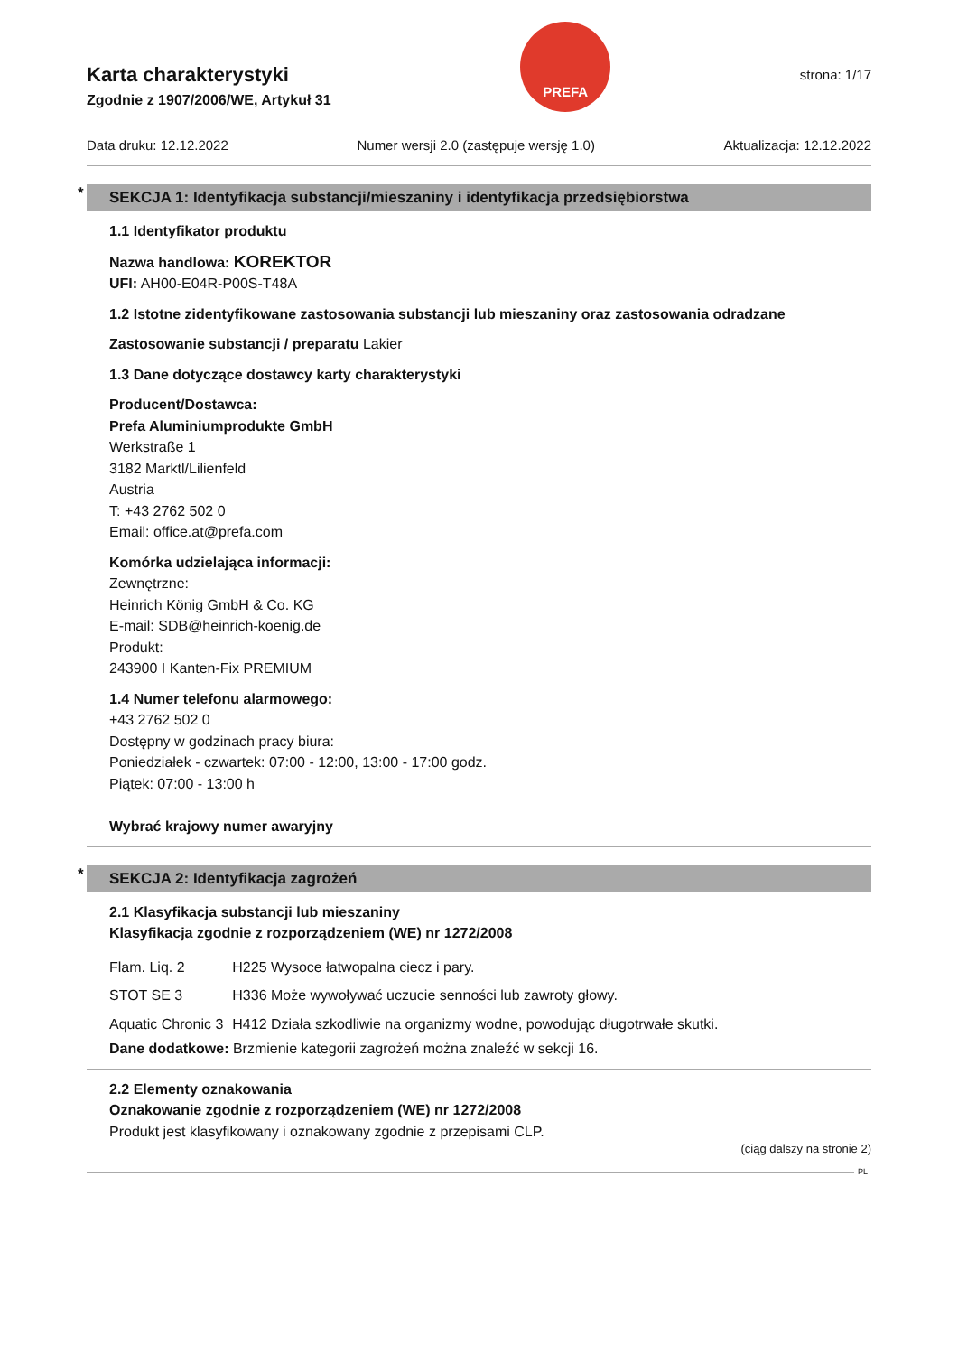Karta charakterystyki
Zgodnie z 1907/2006/WE, Artykuł 31
PREFA
strona: 1/17
Data druku: 12.12.2022 Numer wersji 2.0 (zastępuje wersję 1.0) Aktualizacja: 12.12.2022
* SEKCJA 1: Identyfikacja substancji/mieszaniny i identyfikacja przedsiębiorstwa
1.1 Identyfikator produktu
Nazwa handlowa: KOREKTOR
UFI: AH00-E04R-P00S-T48A
1.2 Istotne zidentyfikowane zastosowania substancji lub mieszaniny oraz zastosowania odradzane
Zastosowanie substancji / preparatu Lakier
1.3 Dane dotyczące dostawcy karty charakterystyki
Producent/Dostawca:
Prefa Aluminiumprodukte GmbH
Werkstraße 1
3182 Marktl/Lilienfeld
Austria
T: +43 2762 502 0
Email: office.at@prefa.com
Komórka udzielająca informacji:
Zewnętrzne:
Heinrich König GmbH & Co. KG
E-mail: SDB@heinrich-koenig.de
Produkt:
243900 I Kanten-Fix PREMIUM
1.4 Numer telefonu alarmowego:
+43 2762 502 0
Dostępny w godzinach pracy biura:
Poniedziałek - czwartek: 07:00 - 12:00, 13:00 - 17:00 godz.
Piątek: 07:00 - 13:00 h
Wybrać krajowy numer awaryjny
* SEKCJA 2: Identyfikacja zagrożeń
2.1 Klasyfikacja substancji lub mieszaniny
Klasyfikacja zgodnie z rozporządzeniem (WE) nr 1272/2008
| Flam. Liq. 2 | H225 Wysoce łatwopalna ciecz i pary. |
| STOT SE 3 | H336 Może wywoływać uczucie senności lub zawroty głowy. |
| Aquatic Chronic 3 | H412 Działa szkodliwie na organizmy wodne, powodując długotrwałe skutki. |
Dane dodatkowe: Brzmienie kategorii zagrożeń można znaleźć w sekcji 16.
2.2 Elementy oznakowania
Oznakowanie zgodnie z rozporządzeniem (WE) nr 1272/2008
Produkt jest klasyfikowany i oznakowany zgodnie z przepisami CLP.
(ciąg dalszy na stronie 2)
PL